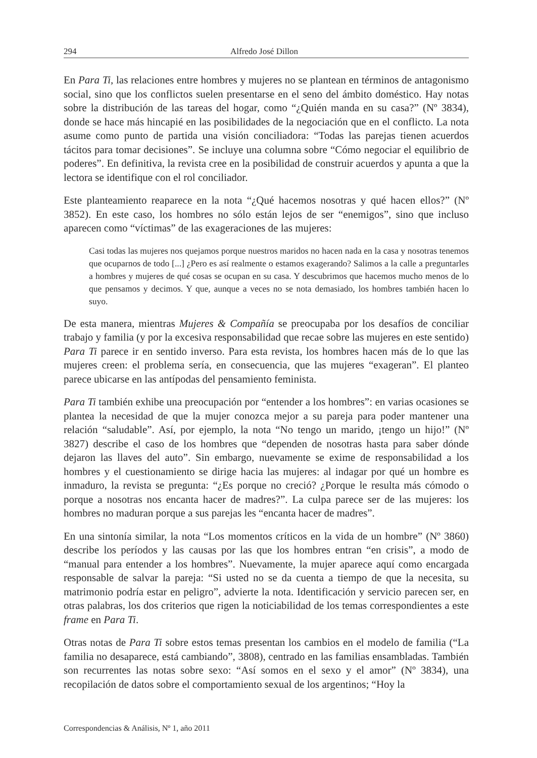294 Alfredo José Dillon
En Para Ti, las relaciones entre hombres y mujeres no se plantean en términos de antagonismo social, sino que los conflictos suelen presentarse en el seno del ámbito doméstico. Hay notas sobre la distribución de las tareas del hogar, como “¿Quién manda en su casa?” (Nº 3834), donde se hace más hincapié en las posibilidades de la negociación que en el conflicto. La nota asume como punto de partida una visión conciliadora: “Todas las parejas tienen acuerdos tácitos para tomar decisiones”. Se incluye una columna sobre “Cómo negociar el equilibrio de poderes”. En definitiva, la revista cree en la posibilidad de construir acuerdos y apunta a que la lectora se identifique con el rol conciliador.
Este planteamiento reaparece en la nota “¿Qué hacemos nosotras y qué hacen ellos?” (Nº 3852). En este caso, los hombres no sólo están lejos de ser “enemigos”, sino que incluso aparecen como “víctimas” de las exageraciones de las mujeres:
Casi todas las mujeres nos quejamos porque nuestros maridos no hacen nada en la casa y nosotras tenemos que ocuparnos de todo [...] ¿Pero es así realmente o estamos exagerando? Salimos a la calle a preguntarles a hombres y mujeres de qué cosas se ocupan en su casa. Y descubrimos que hacemos mucho menos de lo que pensamos y decimos. Y que, aunque a veces no se nota demasiado, los hombres también hacen lo suyo.
De esta manera, mientras Mujeres & Compañía se preocupaba por los desafíos de conciliar trabajo y familia (y por la excesiva responsabilidad que recae sobre las mujeres en este sentido) Para Ti parece ir en sentido inverso. Para esta revista, los hombres hacen más de lo que las mujeres creen: el problema sería, en consecuencia, que las mujeres “exageran”. El planteo parece ubicarse en las antípodas del pensamiento feminista.
Para Ti también exhibe una preocupación por “entender a los hombres”: en varias ocasiones se plantea la necesidad de que la mujer conozca mejor a su pareja para poder mantener una relación “saludable”. Así, por ejemplo, la nota “No tengo un marido, ¡tengo un hijo!” (Nº 3827) describe el caso de los hombres que “dependen de nosotras hasta para saber dónde dejaron las llaves del auto”. Sin embargo, nuevamente se exime de responsabilidad a los hombres y el cuestionamiento se dirige hacia las mujeres: al indagar por qué un hombre es inmaduro, la revista se pregunta: “¿Es porque no creció? ¿Porque le resulta más cómodo o porque a nosotras nos encanta hacer de madres?”. La culpa parece ser de las mujeres: los hombres no maduran porque a sus parejas les “encanta hacer de madres”.
En una sintonía similar, la nota “Los momentos críticos en la vida de un hombre” (Nº 3860) describe los períodos y las causas por las que los hombres entran “en crisis”, a modo de “manual para entender a los hombres”. Nuevamente, la mujer aparece aquí como encargada responsable de salvar la pareja: “Si usted no se da cuenta a tiempo de que la necesita, su matrimonio podría estar en peligro”, advierte la nota. Identificación y servicio parecen ser, en otras palabras, los dos criterios que rigen la noticiabilidad de los temas correspondientes a este frame en Para Ti.
Otras notas de Para Ti sobre estos temas presentan los cambios en el modelo de familia (“La familia no desaparece, está cambiando”, 3808), centrado en las familias ensambladas. También son recurrentes las notas sobre sexo: “Así somos en el sexo y el amor” (Nº 3834), una recopilación de datos sobre el comportamiento sexual de los argentinos; “Hoy la
Correspondencias & Análisis, Nº 1, año 2011